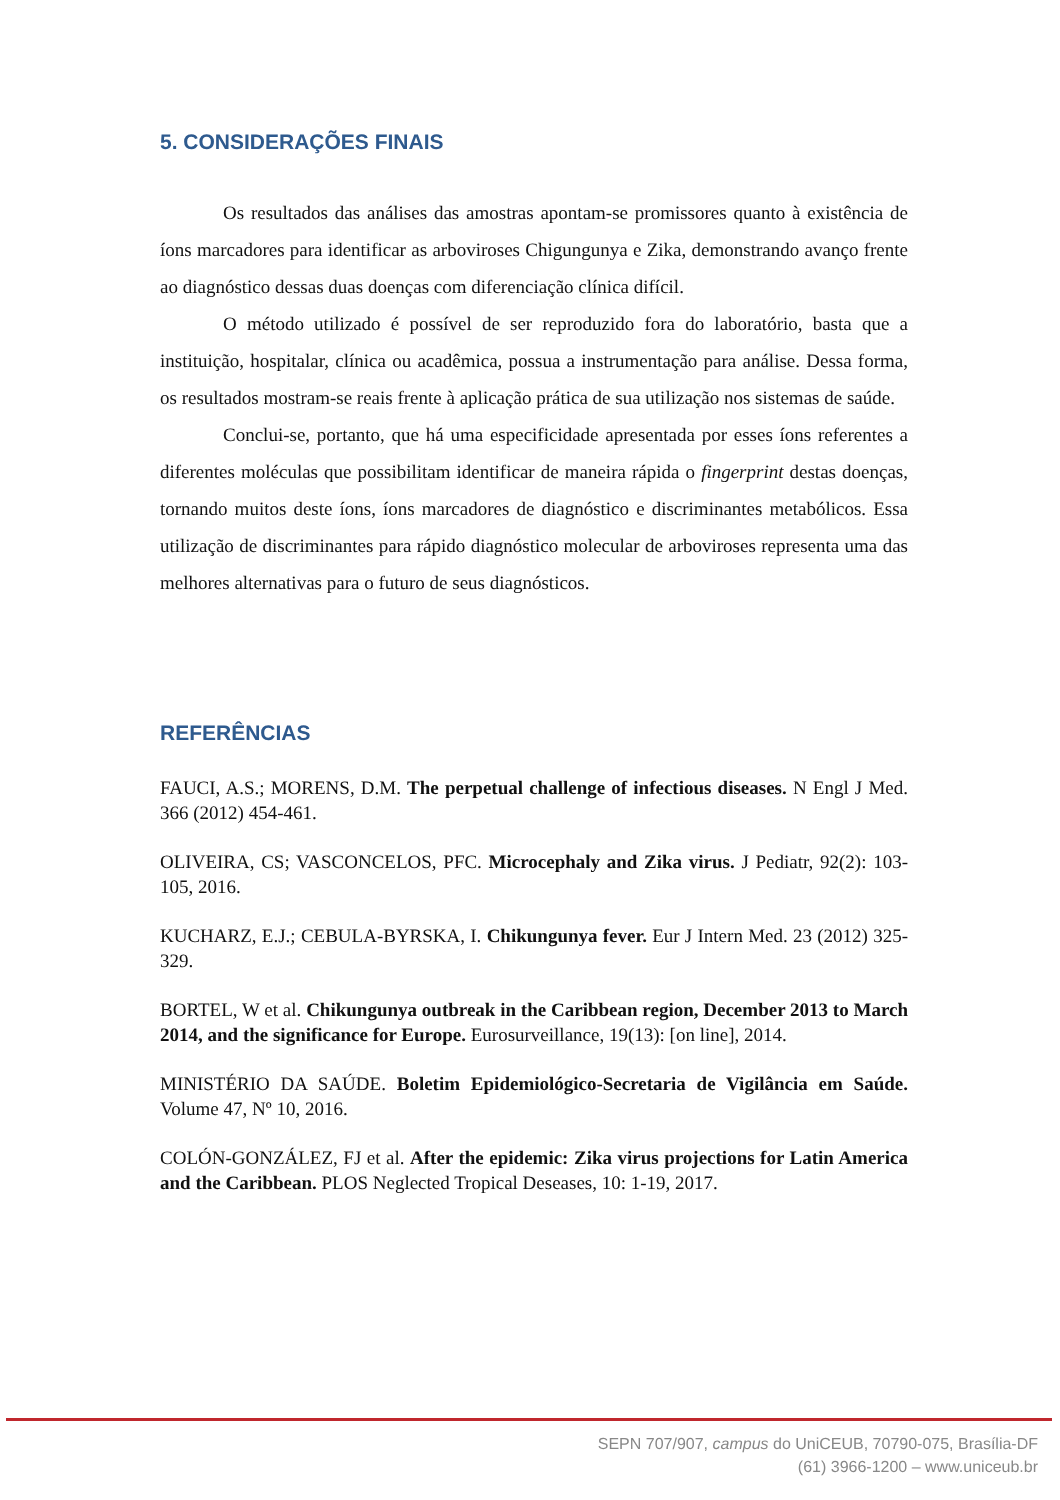5. CONSIDERAÇÕES FINAIS
Os resultados das análises das amostras apontam-se promissores quanto à existência de íons marcadores para identificar as arboviroses Chigungunya e Zika, demonstrando avanço frente ao diagnóstico dessas duas doenças com diferenciação clínica difícil.
O método utilizado é possível de ser reproduzido fora do laboratório, basta que a instituição, hospitalar, clínica ou acadêmica, possua a instrumentação para análise. Dessa forma, os resultados mostram-se reais frente à aplicação prática de sua utilização nos sistemas de saúde.
Conclui-se, portanto, que há uma especificidade apresentada por esses íons referentes a diferentes moléculas que possibilitam identificar de maneira rápida o fingerprint destas doenças, tornando muitos deste íons, íons marcadores de diagnóstico e discriminantes metabólicos. Essa utilização de discriminantes para rápido diagnóstico molecular de arboviroses representa uma das melhores alternativas para o futuro de seus diagnósticos.
REFERÊNCIAS
FAUCI, A.S.; MORENS, D.M. The perpetual challenge of infectious diseases. N Engl J Med. 366 (2012) 454-461.
OLIVEIRA, CS; VASCONCELOS, PFC. Microcephaly and Zika virus. J Pediatr, 92(2): 103-105, 2016.
KUCHARZ, E.J.; CEBULA-BYRSKA, I. Chikungunya fever. Eur J Intern Med. 23 (2012) 325-329.
BORTEL, W et al. Chikungunya outbreak in the Caribbean region, December 2013 to March 2014, and the significance for Europe. Eurosurveillance, 19(13): [on line], 2014.
MINISTÉRIO DA SAÚDE. Boletim Epidemiológico-Secretaria de Vigilância em Saúde. Volume 47, Nº 10, 2016.
COLÓN-GONZÁLEZ, FJ et al. After the epidemic: Zika virus projections for Latin America and the Caribbean. PLOS Neglected Tropical Deseases, 10: 1-19, 2017.
SEPN 707/907, campus do UniCEUB, 70790-075, Brasília-DF
(61) 3966-1200 – www.uniceub.br